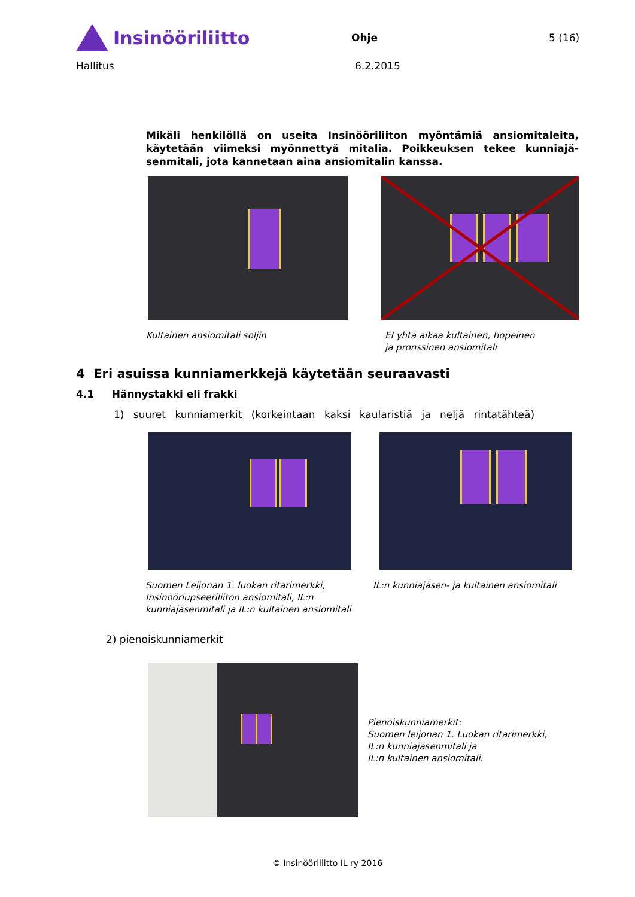Insinööriliitto
Ohje 5 (16)
Hallitus 6.2.2015
Mikäli henkilöllä on useita Insinööriliiton myöntämiä ansiomitaleita, käytetään viimeksi myönnettyä mitalia. Poikkeuksen tekee kunniajä­senmitali, jota kannetaan aina ansiomitalin kanssa.
Kultainen ansiomitali soljin EI yhtä aikaa kultainen, hopeinen
ja pronssinen ansiomitali
4 Eri asuissa kunniamerkkejä käytetään seuraavasti
4.1 Hännystakki eli frakki
1) suuret kunniamerkit (korkeintaan kaksi kaularistiä ja neljä rintatähteä)
Suomen Leijonan 1. luokan ritarimerkki, Insinööriupseeriliiton ansiomitali, IL:n kunniajäsenmitali ja IL:n kultainen ansiomitali
IL:n kunniajäsen- ja kultainen ansiomitali
2) pienoiskunniamerkit
Pienoiskunniamerkit:
Suomen leijonan 1. Luokan ritarimerkki,
IL:n kunniajäsenmitali ja
IL:n kultainen ansiomitali.
© Insinööriliitto IL ry 2016